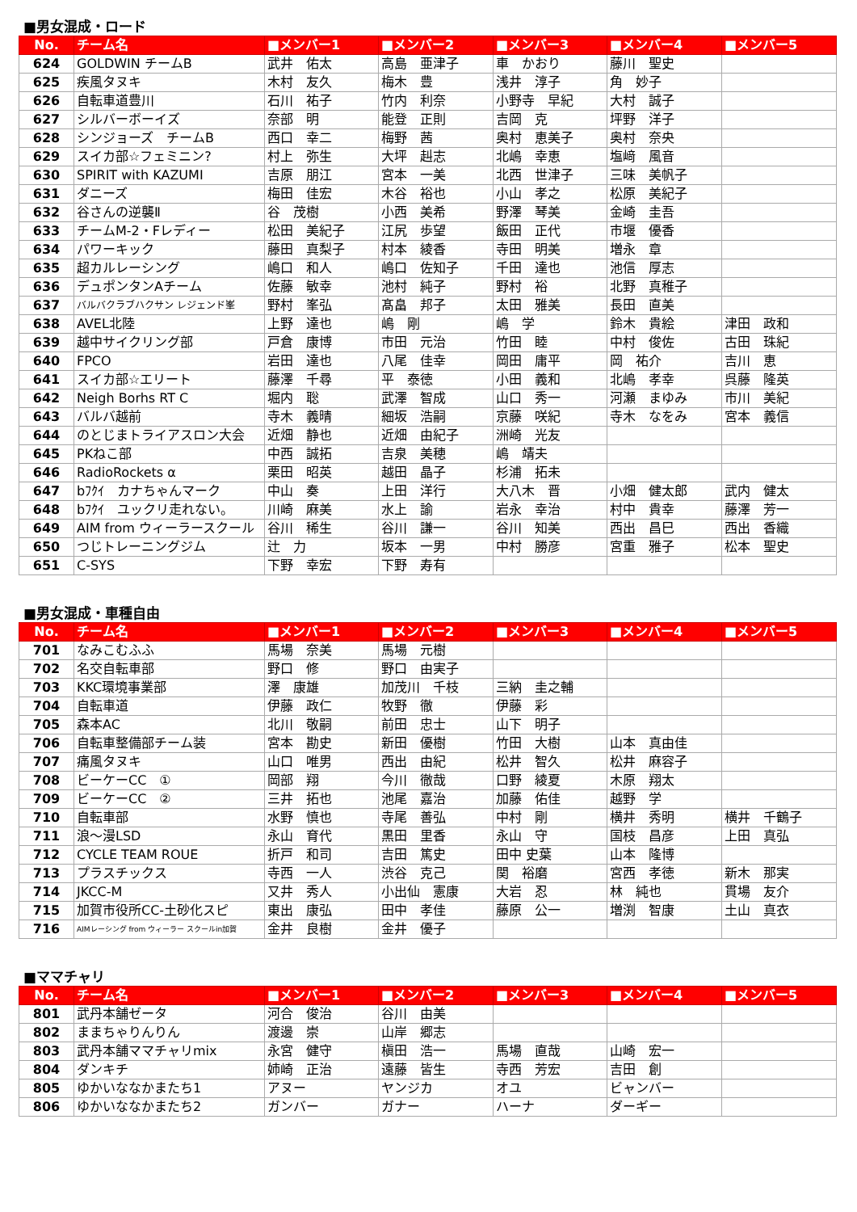■男女混成・ロード
| No. | チーム名 | ■メンバー1 | ■メンバー2 | ■メンバー3 | ■メンバー4 | ■メンバー5 |
| --- | --- | --- | --- | --- | --- | --- |
| 624 | GOLDWIN チームB | 武井 佑太 | 高島 亜津子 | 車 かおり | 藤川 聖史 | |
| 625 | 疾風タヌキ | 木村 友久 | 梅木 豊 | 浅井 淳子 | 角 妙子 | |
| 626 | 自転車道豊川 | 石川 祐子 | 竹内 利奈 | 小野寺 早紀 | 大村 誠子 | |
| 627 | シルバーボーイズ | 奈部 明 | 能登 正則 | 吉岡 克 | 坪野 洋子 | |
| 628 | シンジョーズ チームB | 西口 幸二 | 梅野 茜 | 奥村 恵美子 | 奥村 奈央 | |
| 629 | スイカ部☆フェミニン? | 村上 弥生 | 大坪 赳志 | 北嶋 幸恵 | 塩﨑 風音 | |
| 630 | SPIRIT with KAZUMI | 吉原 朋江 | 宮本 一美 | 北西 世津子 | 三味 美帆子 | |
| 631 | ダニーズ | 梅田 佳宏 | 木谷 裕也 | 小山 孝之 | 松原 美紀子 | |
| 632 | 谷さんの逆襲Ⅱ | 谷 茂樹 | 小西 美希 | 野澤 琴美 | 金崎 圭吾 | |
| 633 | チームM-2・Fレディー | 松田 美紀子 | 江尻 歩望 | 飯田 正代 | 市堰 優香 | |
| 634 | パワーキック | 藤田 真梨子 | 村本 綾香 | 寺田 明美 | 増永 章 | |
| 635 | 超カルレーシング | 嶋口 和人 | 嶋口 佐知子 | 千田 達也 | 池信 厚志 | |
| 636 | デュポンタンAチーム | 佐藤 敏幸 | 池村 純子 | 野村 裕 | 北野 真稚子 | |
| 637 | バルバクラブハクサン レジェンド峯 | 野村 峯弘 | 髙畠 邦子 | 太田 雅美 | 長田 直美 | |
| 638 | AVEL北陸 | 上野 達也 | 嶋 剛 | 嶋 学 | 鈴木 貴絵 | 津田 政和 |
| 639 | 越中サイクリング部 | 戸倉 康博 | 市田 元治 | 竹田 睦 | 中村 俊佐 | 古田 珠紀 |
| 640 | FPCO | 岩田 達也 | 八尾 佳幸 | 岡田 庸平 | 岡 祐介 | 吉川 恵 |
| 641 | スイカ部☆エリート | 藤澤 千尋 | 平 泰徳 | 小田 義和 | 北嶋 孝幸 | 呉藤 隆英 |
| 642 | Neigh Borhs RT C | 堀内 聡 | 武澤 智成 | 山口 秀一 | 河瀬 まゆみ | 市川 美紀 |
| 643 | バルバ越前 | 寺木 義晴 | 細坂 浩嗣 | 京藤 咲紀 | 寺木 なをみ | 宮本 義信 |
| 644 | のとじまトライアスロン大会 | 近畑 静也 | 近畑 由紀子 | 洲崎 光友 | | |
| 645 | PKねこ部 | 中西 誠拓 | 吉泉 美穂 | 嶋 靖夫 | | |
| 646 | RadioRockets α | 栗田 昭英 | 越田 晶子 | 杉浦 拓未 | | |
| 647 | bﾌｸｲ カナちゃんマーク | 中山 奏 | 上田 洋行 | 大八木 晋 | 小畑 健太郎 | 武内 健太 |
| 648 | bﾌｸｲ ユックリ走れない。 | 川崎 麻美 | 水上 諭 | 岩永 幸治 | 村中 貴幸 | 藤澤 芳一 |
| 649 | AIM from ウィーラースクール | 谷川 稀生 | 谷川 謙一 | 谷川 知美 | 西出 昌巳 | 西出 香織 |
| 650 | つじトレーニングジム | 辻 力 | 坂本 一男 | 中村 勝彦 | 宮重 雅子 | 松本 聖史 |
| 651 | C-SYS | 下野 幸宏 | 下野 寿有 | | | |
■男女混成・車種自由
| No. | チーム名 | ■メンバー1 | ■メンバー2 | ■メンバー3 | ■メンバー4 | ■メンバー5 |
| --- | --- | --- | --- | --- | --- | --- |
| 701 | なみこむふふ | 馬場 奈美 | 馬場 元樹 | | | |
| 702 | 名交自転車部 | 野口 修 | 野口 由実子 | | | |
| 703 | KKC環境事業部 | 澤 康雄 | 加茂川 千枝 | 三納 圭之輔 | | |
| 704 | 自転車道 | 伊藤 政仁 | 牧野 徹 | 伊藤 彩 | | |
| 705 | 森本AC | 北川 敬嗣 | 前田 忠士 | 山下 明子 | | |
| 706 | 自転車整備部チーム装 | 宮本 勘史 | 新田 優樹 | 竹田 大樹 | 山本 真由佳 | |
| 707 | 痛風タヌキ | 山口 唯男 | 西出 由紀 | 松井 智久 | 松井 麻容子 | |
| 708 | ビーケーCC ① | 岡部 翔 | 今川 徹哉 | 口野 綾夏 | 木原 翔太 | |
| 709 | ビーケーCC ② | 三井 拓也 | 池尾 嘉治 | 加藤 佑佳 | 越野 学 | |
| 710 | 自転車部 | 水野 慎也 | 寺尾 善弘 | 中村 剛 | 横井 秀明 | 横井 千鶴子 |
| 711 | 浪～漫LSD | 永山 育代 | 黒田 里香 | 永山 守 | 国枝 昌彦 | 上田 真弘 |
| 712 | CYCLE TEAM ROUE | 折戸 和司 | 吉田 篤史 | 田中 史葉 | 山本 隆博 | |
| 713 | プラスチックス | 寺西 一人 | 渋谷 克己 | 関 裕磨 | 宮西 孝徳 | 新木 那実 |
| 714 | JKCC-M | 又井 秀人 | 小出仙 憲康 | 大岩 忍 | 林 純也 | 貫場 友介 |
| 715 | 加賀市役所CC-土砂化スピ | 東出 康弘 | 田中 孝佳 | 藤原 公一 | 増渕 智康 | 土山 真衣 |
| 716 | AIMレーシング from ウィーラー スクールin加賀 | 金井 良樹 | 金井 優子 | | | |
■ママチャリ
| No. | チーム名 | ■メンバー1 | ■メンバー2 | ■メンバー3 | ■メンバー4 | ■メンバー5 |
| --- | --- | --- | --- | --- | --- | --- |
| 801 | 武丹本舗ゼータ | 河合 俊治 | 谷川 由美 | | | |
| 802 | ままちゃりんりん | 渡邊 崇 | 山岸 郷志 | | | |
| 803 | 武丹本舗ママチャリmix | 永宮 健守 | 槇田 浩一 | 馬場 直哉 | 山崎 宏一 | |
| 804 | ダンキチ | 姉崎 正治 | 遠藤 皆生 | 寺西 芳宏 | 吉田 創 | |
| 805 | ゆかいななかまたち1 | アヌー | ヤンジカ | オユ | ビャンバー | |
| 806 | ゆかいななかまたち2 | ガンバー | ガナー | ハーナ | ダーギー | |